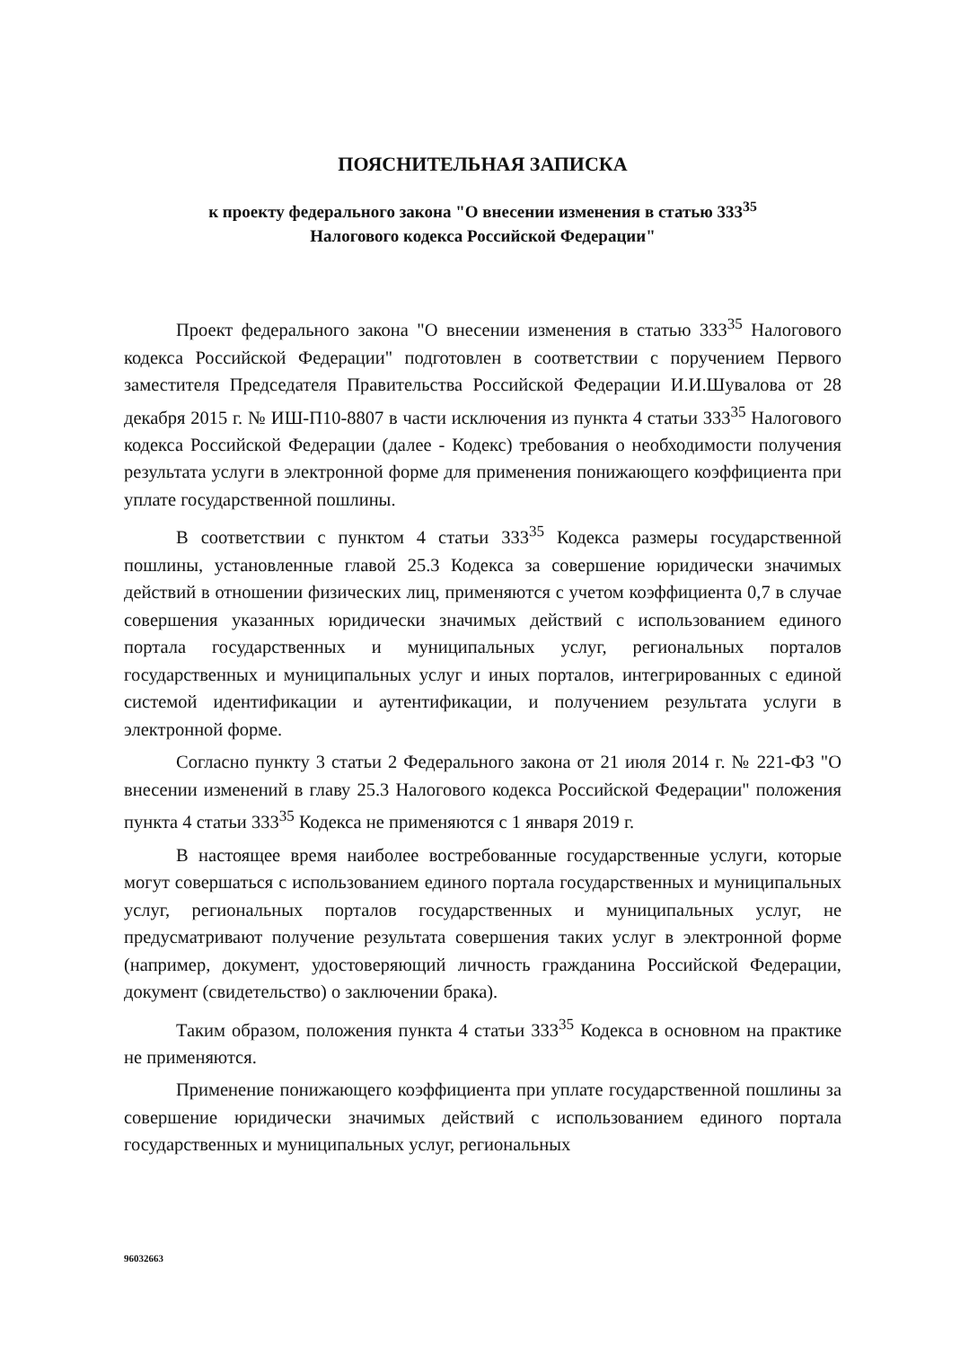ПОЯСНИТЕЛЬНАЯ ЗАПИСКА
к проекту федерального закона "О внесении изменения в статью 333<sup>35</sup>
Налогового кодекса Российской Федерации"
Проект федерального закона "О внесении изменения в статью 333<sup>35</sup> Налогового кодекса Российской Федерации" подготовлен в соответствии с поручением Первого заместителя Председателя Правительства Российской Федерации И.И.Шувалова от 28 декабря 2015 г. № ИШ-П10-8807 в части исключения из пункта 4 статьи 333<sup>35</sup> Налогового кодекса Российской Федерации (далее - Кодекс) требования о необходимости получения результата услуги в электронной форме для применения понижающего коэффициента при уплате государственной пошлины.
В соответствии с пунктом 4 статьи 333<sup>35</sup> Кодекса размеры государственной пошлины, установленные главой 25.3 Кодекса за совершение юридически значимых действий в отношении физических лиц, применяются с учетом коэффициента 0,7 в случае совершения указанных юридически значимых действий с использованием единого портала государственных и муниципальных услуг, региональных порталов государственных и муниципальных услуг и иных порталов, интегрированных с единой системой идентификации и аутентификации, и получением результата услуги в электронной форме.
Согласно пункту 3 статьи 2 Федерального закона от 21 июля 2014 г. № 221-ФЗ "О внесении изменений в главу 25.3 Налогового кодекса Российской Федерации" положения пункта 4 статьи 333<sup>35</sup> Кодекса не применяются с 1 января 2019 г.
В настоящее время наиболее востребованные государственные услуги, которые могут совершаться с использованием единого портала государственных и муниципальных услуг, региональных порталов государственных и муниципальных услуг, не предусматривают получение результата совершения таких услуг в электронной форме (например, документ, удостоверяющий личность гражданина Российской Федерации, документ (свидетельство) о заключении брака).
Таким образом, положения пункта 4 статьи 333<sup>35</sup> Кодекса в основном на практике не применяются.
Применение понижающего коэффициента при уплате государственной пошлины за совершение юридически значимых действий с использованием единого портала государственных и муниципальных услуг, региональных
96032663